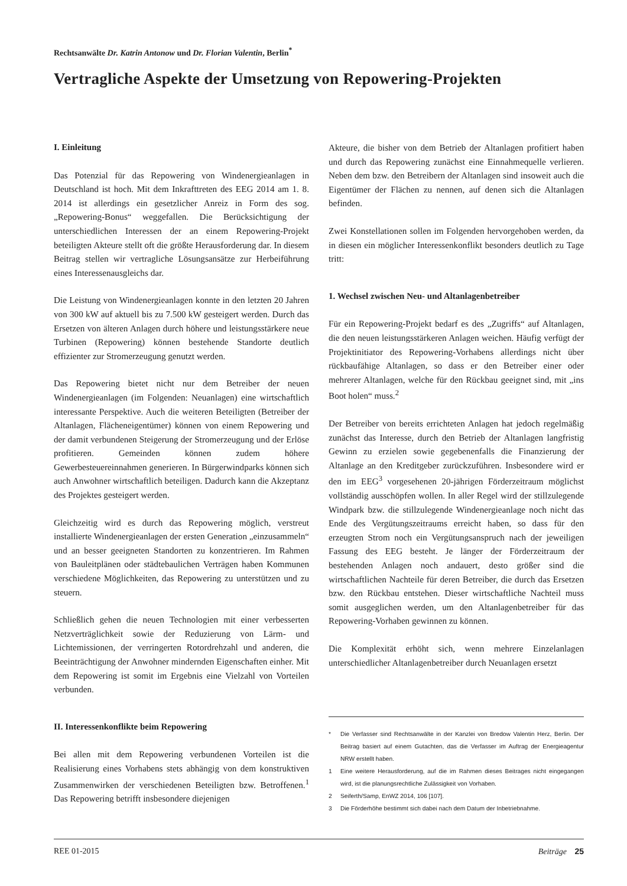Rechtsanwälte Dr. Katrin Antonow und Dr. Florian Valentin, Berlin<sup>*</sup>
Vertragliche Aspekte der Umsetzung von Repowering-Projekten
I. Einleitung
Das Potenzial für das Repowering von Windenergieanlagen in Deutschland ist hoch. Mit dem Inkrafttreten des EEG 2014 am 1. 8. 2014 ist allerdings ein gesetzlicher Anreiz in Form des sog. „Repowering-Bonus“ weggefallen. Die Berücksichtigung der unterschiedlichen Interessen der an einem Repowering-Projekt beteiligten Akteure stellt oft die größte Herausforderung dar. In diesem Beitrag stellen wir vertragliche Lösungsansätze zur Herbeiführung eines Interessenausgleichs dar.
Die Leistung von Windenergieanlagen konnte in den letzten 20 Jahren von 300 kW auf aktuell bis zu 7.500 kW gesteigert werden. Durch das Ersetzen von älteren Anlagen durch höhere und leistungsstärkere neue Turbinen (Repowering) können bestehende Standorte deutlich effizienter zur Stromerzeugung genutzt werden.
Das Repowering bietet nicht nur dem Betreiber der neuen Windenergieanlagen (im Folgenden: Neuanlagen) eine wirtschaftlich interessante Perspektive. Auch die weiteren Beteiligten (Betreiber der Altanlagen, Flächeneigentümer) können von einem Repowering und der damit verbundenen Steigerung der Stromerzeugung und der Erlöse profitieren. Gemeinden können zudem höhere Gewerbesteuereinnahmen generieren. In Bürgerwindparks können sich auch Anwohner wirtschaftlich beteiligen. Dadurch kann die Akzeptanz des Projektes gesteigert werden.
Gleichzeitig wird es durch das Repowering möglich, verstreut installierte Windenergieanlagen der ersten Generation „einzusammeln“ und an besser geeigneten Standorten zu konzentrieren. Im Rahmen von Bauleitplänen oder städtebaulichen Verträgen haben Kommunen verschiedene Möglichkeiten, das Repowering zu unterstützen und zu steuern.
Schließlich gehen die neuen Technologien mit einer verbesserten Netzverträglichkeit sowie der Reduzierung von Lärm- und Lichtemissionen, der verringerten Rotordrehzahl und anderen, die Beeinträchtigung der Anwohner mindernden Eigenschaften einher. Mit dem Repowering ist somit im Ergebnis eine Vielzahl von Vorteilen verbunden.
II. Interessenkonflikte beim Repowering
Bei allen mit dem Repowering verbundenen Vorteilen ist die Realisierung eines Vorhabens stets abhängig von dem konstruktiven Zusammenwirken der verschiedenen Beteiligten bzw. Betroffenen.<sup>1</sup> Das Repowering betrifft insbesondere diejenigen
Akteure, die bisher von dem Betrieb der Altanlagen profitiert haben und durch das Repowering zunächst eine Einnahmequelle verlieren. Neben dem bzw. den Betreibern der Altanlagen sind insoweit auch die Eigentümer der Flächen zu nennen, auf denen sich die Altanlagen befinden.
Zwei Konstellationen sollen im Folgenden hervorgehoben werden, da in diesen ein möglicher Interessenkonflikt besonders deutlich zu Tage tritt:
1. Wechsel zwischen Neu- und Altanlagenbetreiber
Für ein Repowering-Projekt bedarf es des „Zugriffs“ auf Altanlagen, die den neuen leistungsstärkeren Anlagen weichen. Häufig verfügt der Projektinitiator des Repowering-Vorhabens allerdings nicht über rückbaufähige Altanlagen, so dass er den Betreiber einer oder mehrerer Altanlagen, welche für den Rückbau geeignet sind, mit „ins Boot holen“ muss.<sup>2</sup>
Der Betreiber von bereits errichteten Anlagen hat jedoch regelmäßig zunächst das Interesse, durch den Betrieb der Altanlagen langfristig Gewinn zu erzielen sowie gegebenenfalls die Finanzierung der Altanlage an den Kreditgeber zurückzuführen. Insbesondere wird er den im EEG<sup>3</sup> vorgesehenen 20-jährigen Förderzeitraum möglichst vollständig ausschöpfen wollen. In aller Regel wird der stillzulegende Windpark bzw. die stillzulegende Windenergieanlage noch nicht das Ende des Vergütungszeitraums erreicht haben, so dass für den erzeugten Strom noch ein Vergütungsanspruch nach der jeweiligen Fassung des EEG besteht. Je länger der Förderzeitraum der bestehenden Anlagen noch andauert, desto größer sind die wirtschaftlichen Nachteile für deren Betreiber, die durch das Ersetzen bzw. den Rückbau entstehen. Dieser wirtschaftliche Nachteil muss somit ausgeglichen werden, um den Altanlagenbetreiber für das Repowering-Vorhaben gewinnen zu können.
Die Komplexität erhöht sich, wenn mehrere Einzelanlagen unterschiedlicher Altanlagenbetreiber durch Neuanlagen ersetzt
* Die Verfasser sind Rechtsanwälte in der Kanzlei von Bredow Valentin Herz, Berlin. Der Beitrag basiert auf einem Gutachten, das die Verfasser im Auftrag der Energieagentur NRW erstellt haben.
1 Eine weitere Herausforderung, auf die im Rahmen dieses Beitrages nicht eingegangen wird, ist die planungsrechtliche Zulässigkeit von Vorhaben.
2 Seiferth/Samp, EnWZ 2014, 106 [107].
3 Die Förderhöhe bestimmt sich dabei nach dem Datum der Inbetriebnahme.
REE 01-2015 Beiträge 25